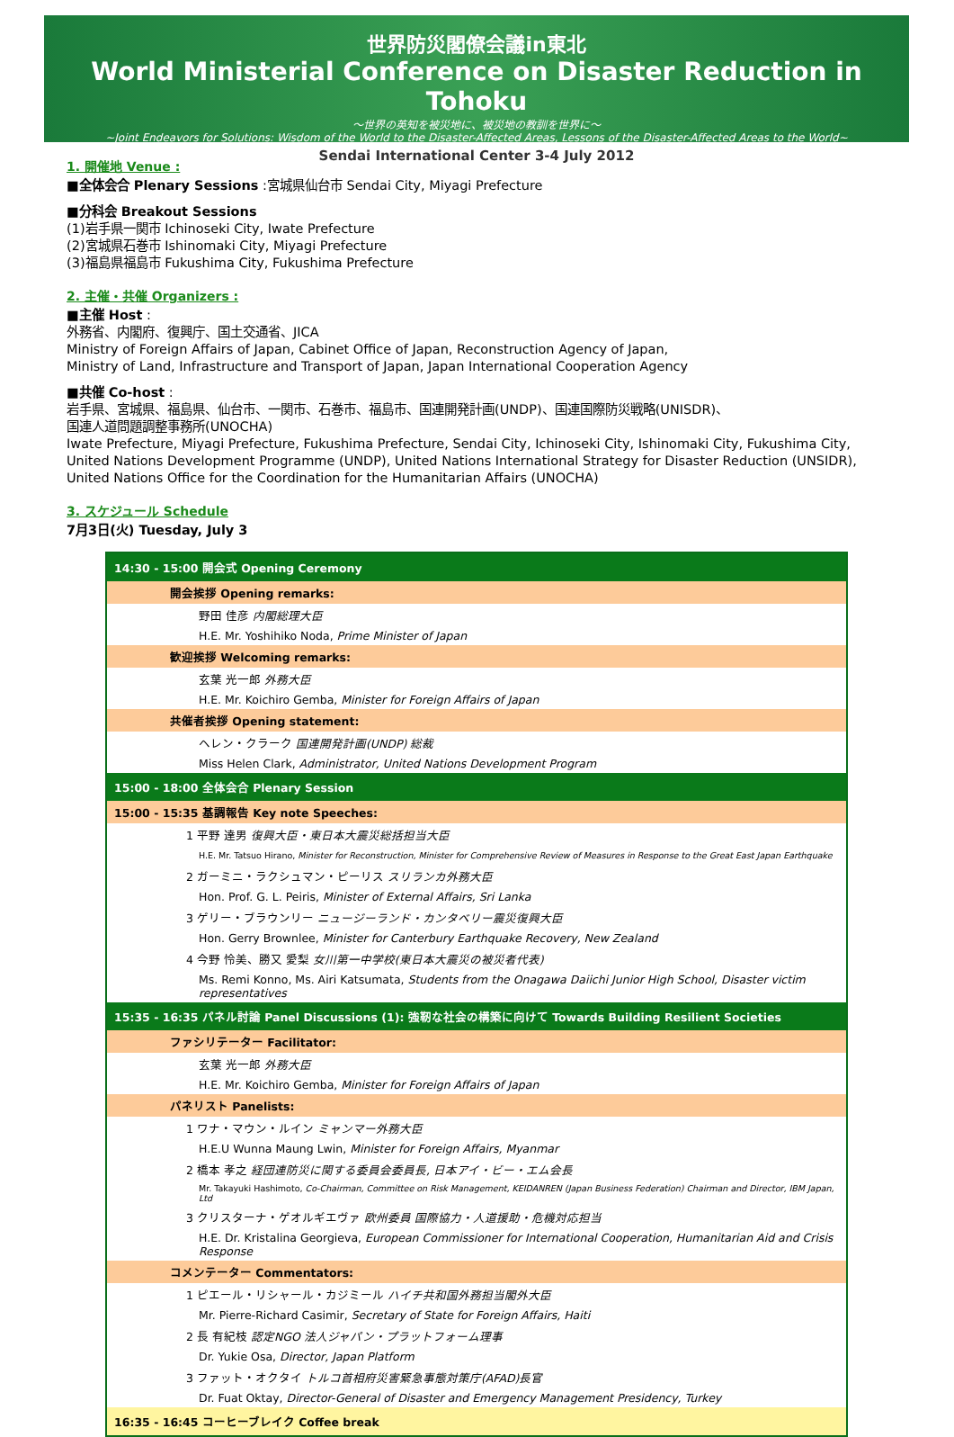世界防災閣僚会議in東北
World Ministerial Conference on Disaster Reduction in Tohoku
～世界の英知を被災地に、被災地の教訓を世界に～
~Joint Endeavors for Solutions: Wisdom of the World to the Disaster-Affected Areas, Lessons of the Disaster-Affected Areas to the World~
Sendai International Center 3-4 July 2012
1. 開催地 Venue :
■全体会合 Plenary Sessions :宮城県仙台市 Sendai City, Miyagi Prefecture
■分科会 Breakout Sessions
(1)岩手県一関市 Ichinoseki City, Iwate Prefecture
(2)宮城県石巻市 Ishinomaki City, Miyagi Prefecture
(3)福島県福島市 Fukushima City, Fukushima Prefecture
2. 主催・共催 Organizers :
■主催 Host :
外務省、内閣府、復興庁、国土交通省、JICA
Ministry of Foreign Affairs of Japan, Cabinet Office of Japan, Reconstruction Agency of Japan,
Ministry of Land, Infrastructure and Transport of Japan, Japan International Cooperation Agency
■共催 Co-host :
岩手県、宮城県、福島県、仙台市、一関市、石巻市、福島市、国連開発計画(UNDP)、国連国際防災戦略(UNISDR)、
国連人道問題調整事務所(UNOCHA)
Iwate Prefecture, Miyagi Prefecture, Fukushima Prefecture, Sendai City, Ichinoseki City, Ishinomaki City, Fukushima City,
United Nations Development Programme (UNDP), United Nations International Strategy for Disaster Reduction (UNSIDR),
United Nations Office for the Coordination for the Humanitarian Affairs (UNOCHA)
3. スケジュール Schedule
7月3日(火) Tuesday, July 3
| 14:30 - 15:00 開会式 Opening Ceremony |
| 開会挨拶 Opening remarks: |
| 野田 佳彦 内閣総理大臣 |
| H.E. Mr. Yoshihiko Noda, Prime Minister of Japan |
| 歓迎挨拶 Welcoming remarks: |
| 玄葉 光一郎 外務大臣 |
| H.E. Mr. Koichiro Gemba, Minister for Foreign Affairs of Japan |
| 共催者挨拶 Opening statement: |
| ヘレン・クラーク 国連開発計画(UNDP) 総裁 |
| Miss Helen Clark, Administrator, United Nations Development Program |
| 15:00 - 18:00 全体会合 Plenary Session |
| 15:00 - 15:35 基調報告 Key note Speeches: |
| 1 平野 達男 復興大臣・東日本大震災総括担当大臣 |
| H.E. Mr. Tatsuo Hirano, Minister for Reconstruction, Minister for Comprehensive Review of Measures in Response to the Great East Japan Earthquake |
| 2 ガーミニ・ラクシュマン・ピーリス スリランカ外務大臣 |
| Hon. Prof. G. L. Peiris, Minister of External Affairs, Sri Lanka |
| 3 ゲリー・ブラウンリー ニュージーランド・カンタベリー震災復興大臣 |
| Hon. Gerry Brownlee, Minister for Canterbury Earthquake Recovery, New Zealand |
| 4 今野 怜美、勝又 愛梨 女川第一中学校(東日本大震災の被災者代表) |
| Ms. Remi Konno, Ms. Airi Katsumata, Students from the Onagawa Daiichi Junior High School, Disaster victim representatives |
| 15:35 - 16:35 パネル討論 Panel Discussions (1): 強靭な社会の構築に向けて Towards Building Resilient Societies |
| ファシリテーター Facilitator: |
| 玄葉 光一郎 外務大臣 |
| H.E. Mr. Koichiro Gemba, Minister for Foreign Affairs of Japan |
| パネリスト Panelists: |
| 1 ワナ・マウン・ルイン ミャンマー外務大臣 |
| H.E.U Wunna Maung Lwin, Minister for Foreign Affairs, Myanmar |
| 2 橋本 孝之 経団連防災に関する委員会委員長, 日本アイ・ビー・エム会長 |
| Mr. Takayuki Hashimoto, Co-Chairman, Committee on Risk Management, KEIDANREN (Japan Business Federation) Chairman and Director, IBM Japan, Ltd |
| 3 クリスターナ・ゲオルギエヴァ 欧州委員 国際協力・人道援助・危機対応担当 |
| H.E. Dr. Kristalina Georgieva, European Commissioner for International Cooperation, Humanitarian Aid and Crisis Response |
| コメンテーター Commentators: |
| 1 ピエール・リシャール・カジミール ハイチ共和国外務担当閣外大臣 |
| Mr. Pierre-Richard Casimir, Secretary of State for Foreign Affairs, Haiti |
| 2 長 有紀枝 認定NGO 法人ジャパン・プラットフォーム理事 |
| Dr. Yukie Osa, Director, Japan Platform |
| 3 ファット・オクタイ トルコ首相府災害緊急事態対策庁(AFAD)長官 |
| Dr. Fuat Oktay, Director-General of Disaster and Emergency Management Presidency, Turkey |
| 16:35 - 16:45 コーヒーブレイク Coffee break |